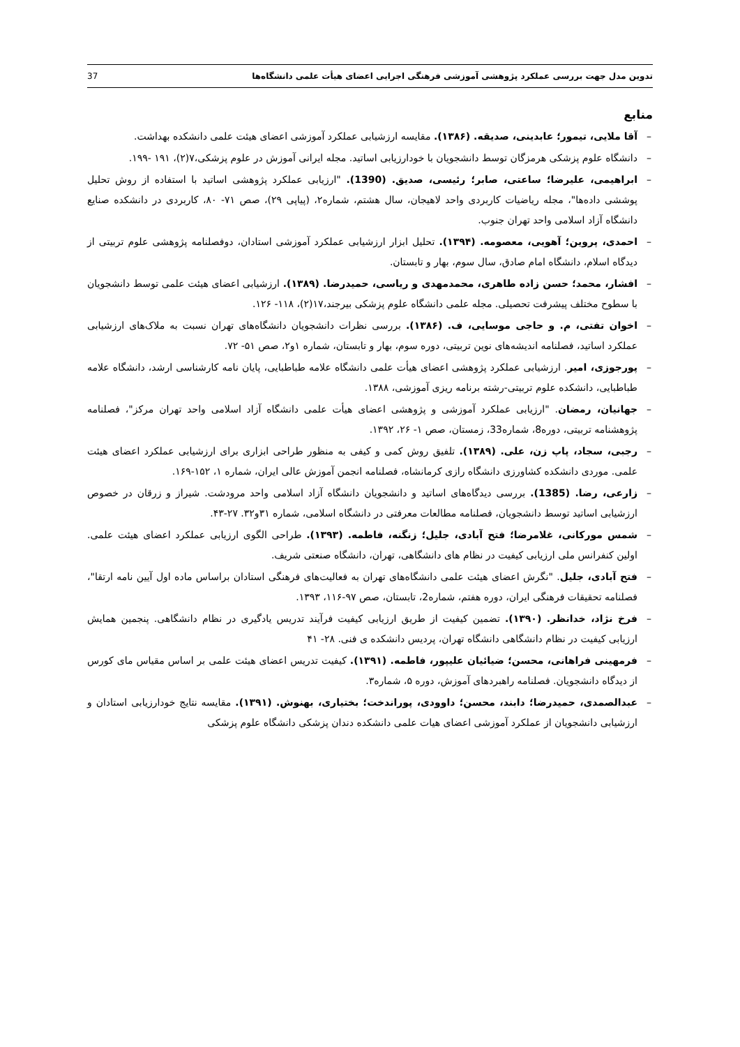تدوین مدل جهت بررسی عملکرد پژوهشی آموزشی فرهنگی اجرایی اعضای هیأت علمی دانشگاه‌ها 37
منابع
– آقا ملایی، تیمور؛ عابدینی، صدیقه. (۱۳۸۶). مقایسه ارزشیابی عملکرد آموزشی اعضای هیئت علمی دانشکده بهداشت.
– دانشگاه علوم پزشکی هرمزگان توسط دانشجویان با خودارزیابی اساتید. مجله ایرانی آموزش در علوم پزشکی،۷(۲)، ۱۹۱ -۱۹۹.
– ابراهیمی، علیرضا؛ ساعتی، صابر؛ رئیسی، صدیق. (1390). "ارزیابی عملکرد پژوهشی اساتید با استفاده از روش تحلیل پوششی داده‌ها"، مجله ریاضیات کاربردی واحد لاهیجان، سال هشتم، شماره۲، (پیاپی ۲۹)، صص ۷۱- ۸۰، کاربردی در دانشکده صنایع دانشگاه آزاد اسلامی واحد تهران جنوب.
– احمدی، پروین؛ آهویی، معصومه. (۱۳۹۴). تحلیل ابزار ارزشیابی عملکرد آموزشی استادان، دوفصلنامه پژوهشی علوم تربیتی از دیدگاه اسلام، دانشگاه امام صادق، سال سوم، بهار و تابستان.
– افشار، محمد؛ حسن زاده طاهری، محمدمهدی و ریاسی، حمیدرضا. (۱۳۸۹). ارزشیابی اعضای هیئت علمی توسط دانشجویان با سطوح مختلف پیشرفت تحصیلی. مجله علمی دانشگاه علوم پزشکی بیرجند،۱۷(۲)، ۱۱۸- ۱۲۶.
– اخوان تفتی، م. و حاجی موسایی، ف. (۱۳۸۶). بررسی نظرات دانشجویان دانشگاه‌های تهران نسبت به ملاک‌های ارزشیابی عملکرد اساتید، فصلنامه اندیشه‌های نوین تربیتی، دوره سوم، بهار و تابستان، شماره ۱و۲، صص ۵۱- ۷۲.
– پورجوزی، امیر. ارزشیابی عملکرد پژوهشی اعضای هیأت علمی دانشگاه علامه طباطبایی، پایان نامه کارشناسی ارشد، دانشگاه علامه طباطبایی، دانشکده علوم تربیتی-رشته برنامه ریزی آموزشی، ۱۳۸۸.
– جهانیان، رمضان. "ارزیابی عملکرد آموزشی و پژوهشی اعضای هیأت علمی دانشگاه آزاد اسلامی واحد تهران مرکز"، فصلنامه پژوهشنامه تربیتی، دوره8، شماره33، زمستان، صص ۱- ۲۶، ۱۳۹۲.
– رجبی، سجاد، پاپ زن، علی. (۱۳۸۹). تلفیق روش کمی و کیفی به منظور طراحی ابزاری برای ارزشیابی عملکرد اعضای هیئت علمی. موردی دانشکده کشاورزی دانشگاه رازی کرمانشاه، فصلنامه انجمن آموزش عالی ایران، شماره ۱، ۱۵۲-۱۶۹.
– زارعی، رضا. (1385). بررسی دیدگاه‌های اساتید و دانشجویان دانشگاه آزاد اسلامی واحد مرودشت. شیراز و زرقان در خصوص ارزشیابی اساتید توسط دانشجویان، فصلنامه مطالعات معرفتی در دانشگاه اسلامی، شماره ۳۱و۳۲. ۲۷-۴۳.
– شمس مورکانی، غلامرضا؛ فتح آبادی، جلیل؛ زنگنه، فاطمه. (۱۳۹۳). طراحی الگوی ارزیابی عملکرد اعضای هیئت علمی. اولین کنفرانس ملی ارزیابی کیفیت در نظام های دانشگاهی، تهران، دانشگاه صنعتی شریف.
– فتح آبادی، جلیل. "نگرش اعضای هیئت علمی دانشگاه‌های تهران به فعالیت‌های فرهنگی استادان براساس ماده اول آیین نامه ارتقا"، فصلنامه تحقیقات فرهنگی ایران، دوره هفتم، شماره2، تابستان، صص ۹۷-۱۱۶، ۱۳۹۳.
– فرخ نژاد، خدانظر. (۱۳۹۰). تضمین کیفیت از طریق ارزیابی کیفیت فرآیند تدریس یادگیری در نظام دانشگاهی. پنجمین همایش ارزیابی کیفیت در نظام دانشگاهی دانشگاه تهران، پردیس دانشکده ی فنی. ۲۸- ۴۱
– فرمهینی فراهانی، محسن؛ ضیائیان علیپور، فاطمه. (۱۳۹۱). کیفیت تدریس اعضای هیئت علمی بر اساس مقیاس مای کورس از دیدگاه دانشجویان. فصلنامه راهبردهای آموزش، دوره ۵، شماره۳.
– عبدالصمدی، حمیدرضا؛ دابند، محسن؛ داوودی، پوراندخت؛ بختیاری، بهنوش. (۱۳۹۱). مقایسه نتایج خودارزیابی استادان و ارزشیابی دانشجویان از عملکرد آموزشی اعضای هیات علمی دانشکده دندان پزشکی دانشگاه علوم پزشکی